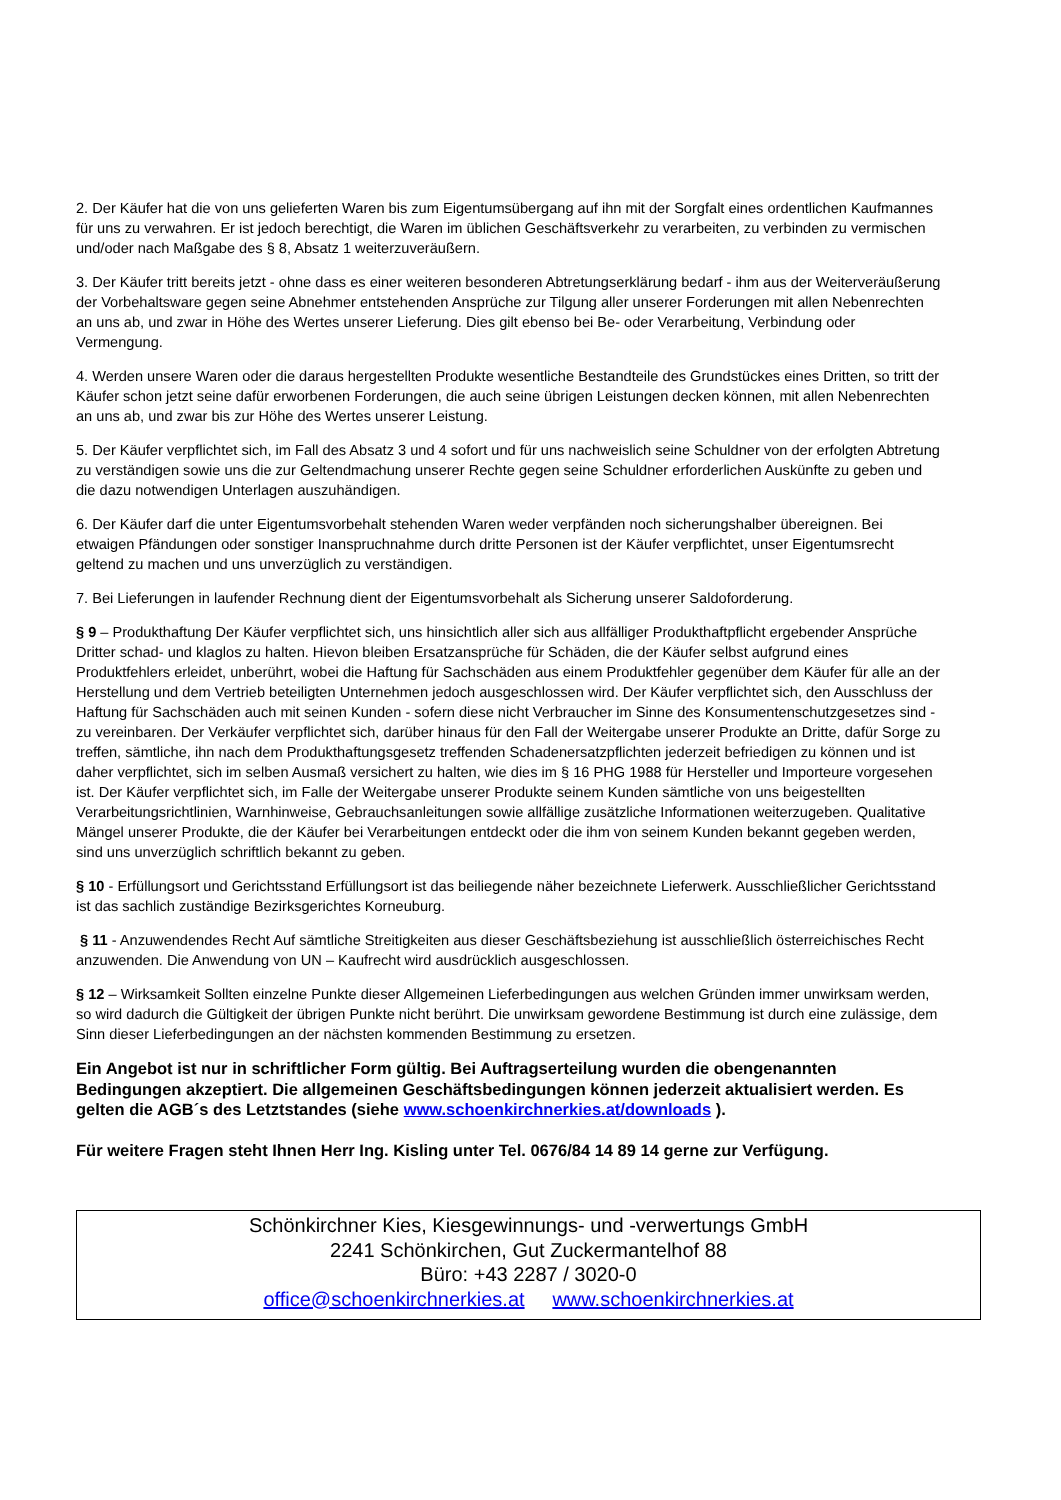2. Der Käufer hat die von uns gelieferten Waren bis zum Eigentumsübergang auf ihn mit der Sorgfalt eines ordentlichen Kaufmannes für uns zu verwahren. Er ist jedoch berechtigt, die Waren im üblichen Geschäftsverkehr zu verarbeiten, zu verbinden zu vermischen und/oder nach Maßgabe des § 8, Absatz 1 weiterzuveräußern.
3. Der Käufer tritt bereits jetzt - ohne dass es einer weiteren besonderen Abtretungserklärung bedarf - ihm aus der Weiterveräußerung der Vorbehaltsware gegen seine Abnehmer entstehenden Ansprüche zur Tilgung aller unserer Forderungen mit allen Nebenrechten an uns ab, und zwar in Höhe des Wertes unserer Lieferung. Dies gilt ebenso bei Be- oder Verarbeitung, Verbindung oder Vermengung.
4. Werden unsere Waren oder die daraus hergestellten Produkte wesentliche Bestandteile des Grundstückes eines Dritten, so tritt der Käufer schon jetzt seine dafür erworbenen Forderungen, die auch seine übrigen Leistungen decken können, mit allen Nebenrechten an uns ab, und zwar bis zur Höhe des Wertes unserer Leistung.
5. Der Käufer verpflichtet sich, im Fall des Absatz 3 und 4 sofort und für uns nachweislich seine Schuldner von der erfolgten Abtretung zu verständigen sowie uns die zur Geltendmachung unserer Rechte gegen seine Schuldner erforderlichen Auskünfte zu geben und die dazu notwendigen Unterlagen auszuhändigen.
6. Der Käufer darf die unter Eigentumsvorbehalt stehenden Waren weder verpfänden noch sicherungshalber übereignen. Bei etwaigen Pfändungen oder sonstiger Inanspruchnahme durch dritte Personen ist der Käufer verpflichtet, unser Eigentumsrecht geltend zu machen und uns unverzüglich zu verständigen.
7. Bei Lieferungen in laufender Rechnung dient der Eigentumsvorbehalt als Sicherung unserer Saldoforderung.
§ 9 – Produkthaftung Der Käufer verpflichtet sich, uns hinsichtlich aller sich aus allfälliger Produkthaftpflicht ergebender Ansprüche Dritter schad- und klaglos zu halten. Hievon bleiben Ersatzansprüche für Schäden, die der Käufer selbst aufgrund eines Produktfehlers erleidet, unberührt, wobei die Haftung für Sachschäden aus einem Produktfehler gegenüber dem Käufer für alle an der Herstellung und dem Vertrieb beteiligten Unternehmen jedoch ausgeschlossen wird. Der Käufer verpflichtet sich, den Ausschluss der Haftung für Sachschäden auch mit seinen Kunden - sofern diese nicht Verbraucher im Sinne des Konsumentenschutzgesetzes sind - zu vereinbaren. Der Verkäufer verpflichtet sich, darüber hinaus für den Fall der Weitergabe unserer Produkte an Dritte, dafür Sorge zu treffen, sämtliche, ihn nach dem Produkthaftungsgesetz treffenden Schadenersatzpflichten jederzeit befriedigen zu können und ist daher verpflichtet, sich im selben Ausmaß versichert zu halten, wie dies im § 16 PHG 1988 für Hersteller und Importeure vorgesehen ist. Der Käufer verpflichtet sich, im Falle der Weitergabe unserer Produkte seinem Kunden sämtliche von uns beigestellten Verarbeitungsrichtlinien, Warnhinweise, Gebrauchsanleitungen sowie allfällige zusätzliche Informationen weiterzugeben. Qualitative Mängel unserer Produkte, die der Käufer bei Verarbeitungen entdeckt oder die ihm von seinem Kunden bekannt gegeben werden, sind uns unverzüglich schriftlich bekannt zu geben.
§ 10 - Erfüllungsort und Gerichtsstand Erfüllungsort ist das beiliegende näher bezeichnete Lieferwerk. Ausschließlicher Gerichtsstand ist das sachlich zuständige Bezirksgerichtes Korneuburg.
§ 11 - Anzuwendendes Recht Auf sämtliche Streitigkeiten aus dieser Geschäftsbeziehung ist ausschließlich österreichisches Recht anzuwenden. Die Anwendung von UN – Kaufrecht wird ausdrücklich ausgeschlossen.
§ 12 – Wirksamkeit Sollten einzelne Punkte dieser Allgemeinen Lieferbedingungen aus welchen Gründen immer unwirksam werden, so wird dadurch die Gültigkeit der übrigen Punkte nicht berührt. Die unwirksam gewordene Bestimmung ist durch eine zulässige, dem Sinn dieser Lieferbedingungen an der nächsten kommenden Bestimmung zu ersetzen.
Ein Angebot ist nur in schriftlicher Form gültig. Bei Auftragserteilung wurden die obengenannten Bedingungen akzeptiert. Die allgemeinen Geschäftsbedingungen können jederzeit aktualisiert werden. Es gelten die AGB´s des Letztstandes (siehe www.schoenkirchnerkies.at/downloads ).
Für weitere Fragen steht Ihnen Herr Ing. Kisling unter Tel. 0676/84 14 89 14 gerne zur Verfügung.
Schönkirchner Kies, Kiesgewinnungs- und -verwertungs GmbH
2241 Schönkirchen, Gut Zuckermantelhof 88
Büro: +43 2287 / 3020-0
office@schoenkirchnerkies.at www.schoenkirchnerkies.at